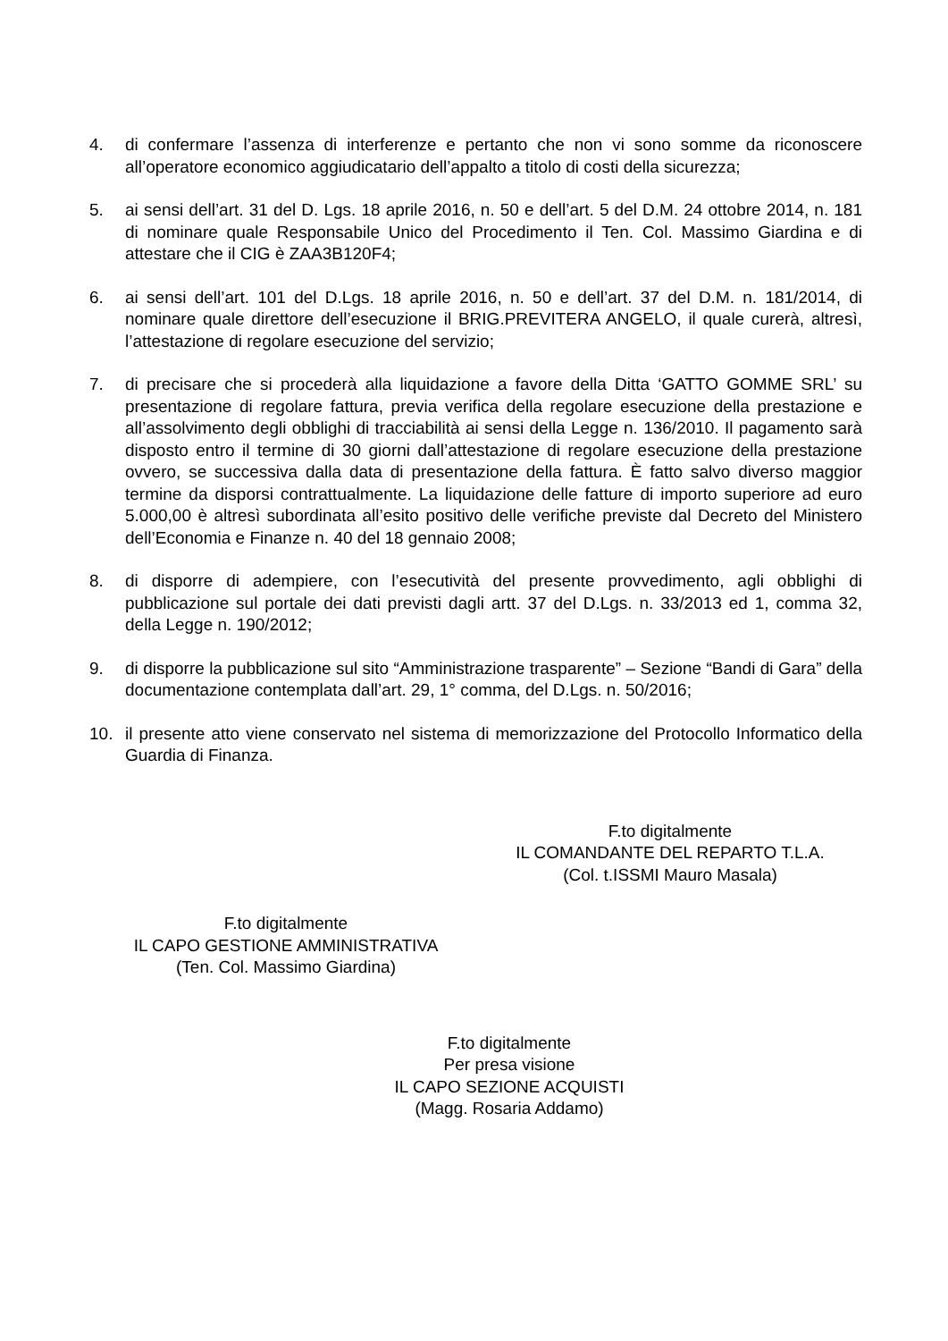4. di confermare l’assenza di interferenze e pertanto che non vi sono somme da riconoscere all’operatore economico aggiudicatario dell’appalto a titolo di costi della sicurezza;
5. ai sensi dell’art. 31 del D. Lgs. 18 aprile 2016, n. 50 e dell’art. 5 del D.M. 24 ottobre 2014, n. 181 di nominare quale Responsabile Unico del Procedimento il Ten. Col. Massimo Giardina e di attestare che il CIG è ZAA3B120F4;
6. ai sensi dell’art. 101 del D.Lgs. 18 aprile 2016, n. 50 e dell’art. 37 del D.M. n. 181/2014, di nominare quale direttore dell’esecuzione il BRIG.PREVITERA ANGELO, il quale curerà, altresì, l’attestazione di regolare esecuzione del servizio;
7. di precisare che si procederà alla liquidazione a favore della Ditta ‘GATTO GOMME SRL’ su presentazione di regolare fattura, previa verifica della regolare esecuzione della prestazione e all’assolvimento degli obblighi di tracciabilità ai sensi della Legge n. 136/2010. Il pagamento sarà disposto entro il termine di 30 giorni dall’attestazione di regolare esecuzione della prestazione ovvero, se successiva dalla data di presentazione della fattura. È fatto salvo diverso maggior termine da disporsi contrattualmente. La liquidazione delle fatture di importo superiore ad euro 5.000,00 è altresì subordinata all’esito positivo delle verifiche previste dal Decreto del Ministero dell’Economia e Finanze n. 40 del 18 gennaio 2008;
8. di disporre di adempiere, con l’esecutività del presente provvedimento, agli obblighi di pubblicazione sul portale dei dati previsti dagli artt. 37 del D.Lgs. n. 33/2013 ed 1, comma 32, della Legge n. 190/2012;
9. di disporre la pubblicazione sul sito “Amministrazione trasparente” – Sezione “Bandi di Gara” della documentazione contemplata dall’art. 29, 1° comma, del D.Lgs. n. 50/2016;
10. il presente atto viene conservato nel sistema di memorizzazione del Protocollo Informatico della Guardia di Finanza.
F.to digitalmente
IL COMANDANTE DEL REPARTO T.L.A.
(Col. t.ISSMI Mauro Masala)
F.to digitalmente
IL CAPO GESTIONE AMMINISTRATIVA
(Ten. Col. Massimo Giardina)
F.to digitalmente
Per presa visione
IL CAPO SEZIONE ACQUISTI
(Magg. Rosaria Addamo)